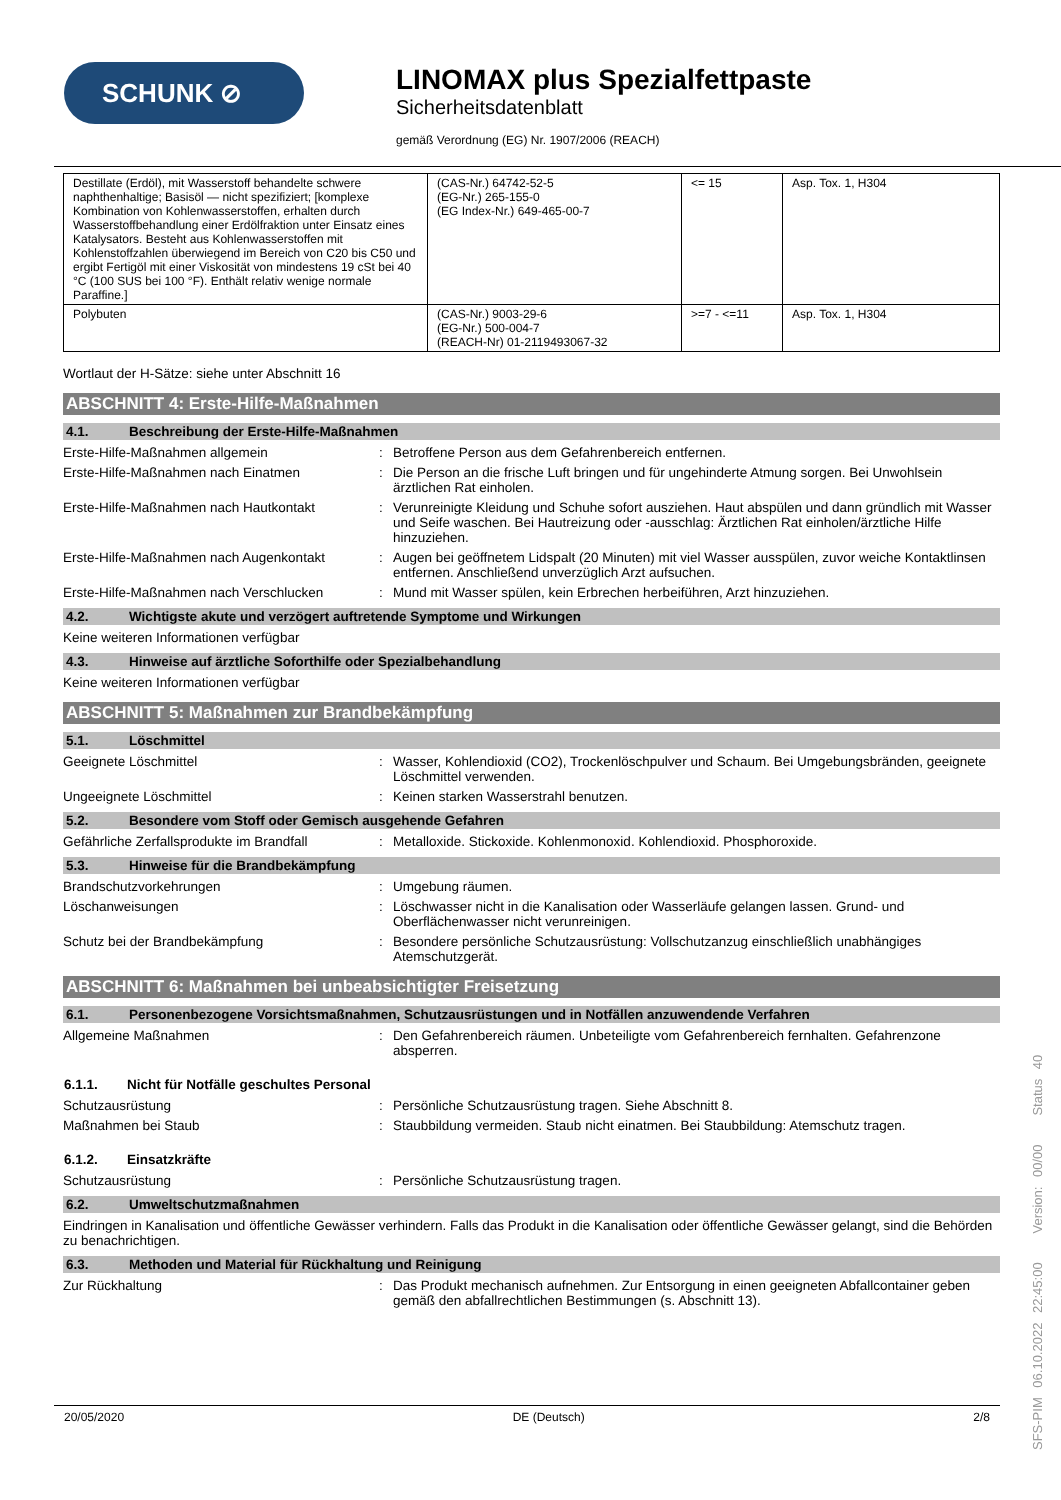SCHUNK ⊘
LINOMAX plus Spezialfettpaste
Sicherheitsdatenblatt
gemäß Verordnung (EG) Nr. 1907/2006 (REACH)
| Destillate (Erdöl), mit Wasserstoff behandelte schwere naphthenhaltige; Basisöl — nicht spezifiziert; [komplexe Kombination von Kohlenwasserstoffen, erhalten durch Wasserstoffbehandlung einer Erdölfraktion unter Einsatz eines Katalysators. Besteht aus Kohlenwasserstoffen mit Kohlenstoffzahlen überwiegend im Bereich von C20 bis C50 und ergibt Fertigöl mit einer Viskosität von mindestens 19 cSt bei 40 °C (100 SUS bei 100 °F). Enthält relativ wenige normale Paraffine.] | (CAS-Nr.) 64742-52-5 (EG-Nr.) 265-155-0 (EG Index-Nr.) 649-465-00-7 | <= 15 | Asp. Tox. 1, H304 |
| Polybuten | (CAS-Nr.) 9003-29-6 (EG-Nr.) 500-004-7 (REACH-Nr) 01-2119493067-32 | >=7 - <=11 | Asp. Tox. 1, H304 |
Wortlaut der H-Sätze: siehe unter Abschnitt 16
ABSCHNITT 4: Erste-Hilfe-Maßnahmen
4.1. Beschreibung der Erste-Hilfe-Maßnahmen
Erste-Hilfe-Maßnahmen allgemein : Betroffene Person aus dem Gefahrenbereich entfernen.
Erste-Hilfe-Maßnahmen nach Einatmen : Die Person an die frische Luft bringen und für ungehinderte Atmung sorgen. Bei Unwohlsein ärztlichen Rat einholen.
Erste-Hilfe-Maßnahmen nach Hautkontakt : Verunreinigte Kleidung und Schuhe sofort ausziehen. Haut abspülen und dann gründlich mit Wasser und Seife waschen. Bei Hautreizung oder -ausschlag: Ärztlichen Rat einholen/ärztliche Hilfe hinzuziehen.
Erste-Hilfe-Maßnahmen nach Augenkontakt : Augen bei geöffnetem Lidspalt (20 Minuten) mit viel Wasser ausspülen, zuvor weiche Kontaktlinsen entfernen. Anschließend unverzüglich Arzt aufsuchen.
Erste-Hilfe-Maßnahmen nach Verschlucken : Mund mit Wasser spülen, kein Erbrechen herbeiführen, Arzt hinzuziehen.
4.2. Wichtigste akute und verzögert auftretende Symptome und Wirkungen
Keine weiteren Informationen verfügbar
4.3. Hinweise auf ärztliche Soforthilfe oder Spezialbehandlung
Keine weiteren Informationen verfügbar
ABSCHNITT 5: Maßnahmen zur Brandbekämpfung
5.1. Löschmittel
Geeignete Löschmittel : Wasser, Kohlendioxid (CO2), Trockenlöschpulver und Schaum. Bei Umgebungsbränden, geeignete Löschmittel verwenden.
Ungeeignete Löschmittel : Keinen starken Wasserstrahl benutzen.
5.2. Besondere vom Stoff oder Gemisch ausgehende Gefahren
Gefährliche Zerfallsprodukte im Brandfall
: Metalloxide. Stickoxide. Kohlenmonoxid. Kohlendioxid. Phosphoroxide.
5.3. Hinweise für die Brandbekämpfung
Brandschutzvorkehrungen : Umgebung räumen.
Löschanweisungen : Löschwasser nicht in die Kanalisation oder Wasserläufe gelangen lassen. Grund- und Oberflächenwasser nicht verunreinigen.
Schutz bei der Brandbekämpfung : Besondere persönliche Schutzausrüstung: Vollschutzanzug einschließlich unabhängiges Atemschutzgerät.
ABSCHNITT 6: Maßnahmen bei unbeabsichtigter Freisetzung
6.1. Personenbezogene Vorsichtsmaßnahmen, Schutzausrüstungen und in Notfällen anzuwendende Verfahren
Allgemeine Maßnahmen : Den Gefahrenbereich räumen. Unbeteiligte vom Gefahrenbereich fernhalten. Gefahrenzone absperren.
6.1.1. Nicht für Notfälle geschultes Personal
Schutzausrüstung : Persönliche Schutzausrüstung tragen. Siehe Abschnitt 8.
Maßnahmen bei Staub : Staubbildung vermeiden. Staub nicht einatmen. Bei Staubbildung: Atemschutz tragen.
6.1.2. Einsatzkräfte
Schutzausrüstung : Persönliche Schutzausrüstung tragen.
6.2. Umweltschutzmaßnahmen
Eindringen in Kanalisation und öffentliche Gewässer verhindern. Falls das Produkt in die Kanalisation oder öffentliche Gewässer gelangt, sind die Behörden zu benachrichtigen.
6.3. Methoden und Material für Rückhaltung und Reinigung
Zur Rückhaltung : Das Produkt mechanisch aufnehmen. Zur Entsorgung in einen geeigneten Abfallcontainer geben gemäß den abfallrechtlichen Bestimmungen (s. Abschnitt 13).
20/05/2020 DE (Deutsch) 2/8
SFS-PIM 06.10.2022 22:45:00 Version: 00/00 Status 40